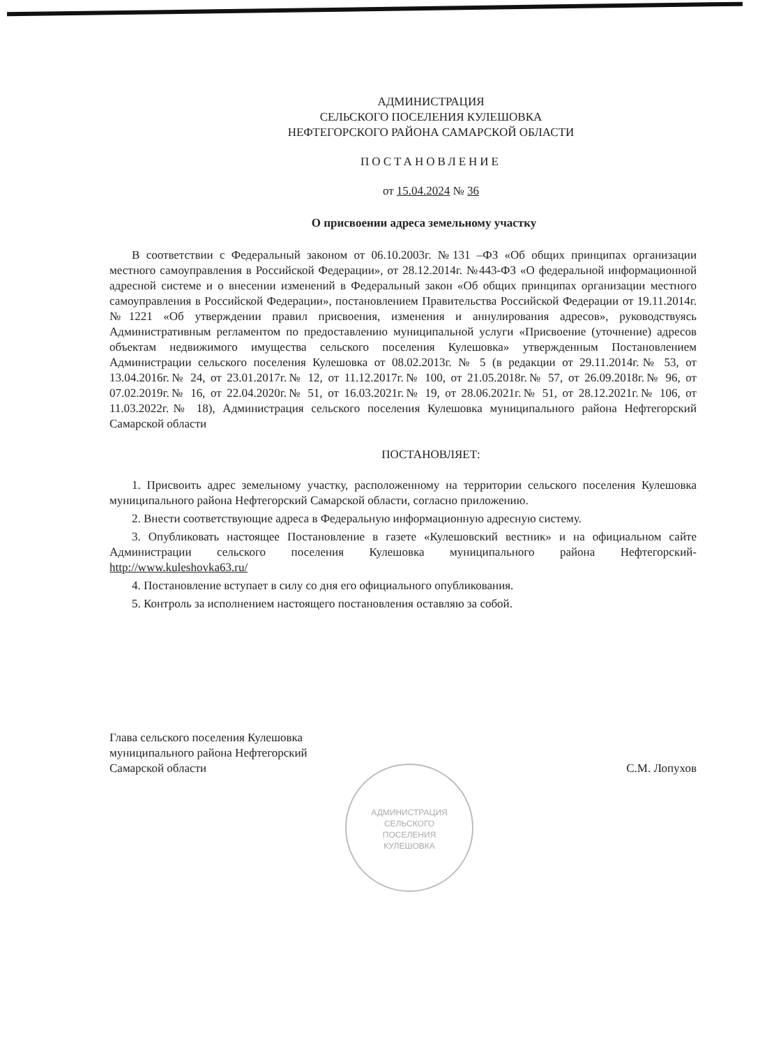АДМИНИСТРАЦИЯ
СЕЛЬСКОГО
ПОСЕЛЕНИЯ
КУЛЕШОВКА
АДМИНИСТРАЦИЯ
СЕЛЬСКОГО ПОСЕЛЕНИЯ КУЛЕШОВКА
НЕФТЕГОРСКОГО РАЙОНА САМАРСКОЙ ОБЛАСТИ
ПОСТАНОВЛЕНИЕ
от 15.04.2024 № 36
О присвоении адреса земельному участку
В соответствии с Федеральный законом от 06.10.2003г. №131 –ФЗ «Об общих принципах организации местного самоуправления в Российской Федерации», от 28.12.2014г. №443-ФЗ «О федеральной информационной адресной системе и о внесении изменений в Федеральный закон «Об общих принципах организации местного самоуправления в Российской Федерации», постановлением Правительства Российской Федерации от 19.11.2014г. №1221 «Об утверждении правил присвоения, изменения и аннулирования адресов», руководствуясь Административным регламентом по предоставлению муниципальной услуги «Присвоение (уточнение) адресов объектам недвижимого имущества сельского поселения Кулешовка» утвержденным Постановлением Администрации сельского поселения Кулешовка от 08.02.2013г. № 5 (в редакции от 29.11.2014г.№ 53, от 13.04.2016г.№ 24, от 23.01.2017г.№ 12, от 11.12.2017г.№ 100, от 21.05.2018г.№ 57, от 26.09.2018г.№ 96, от 07.02.2019г.№ 16, от 22.04.2020г.№ 51, от 16.03.2021г.№ 19, от 28.06.2021г.№ 51, от 28.12.2021г.№ 106, от 11.03.2022г.№ 18), Администрация сельского поселения Кулешовка муниципального района Нефтегорский Самарской области
ПОСТАНОВЛЯЕТ:
1. Присвоить адрес земельному участку, расположенному на территории сельского поселения Кулешовка муниципального района Нефтегорский Самарской области, согласно приложению.
2. Внести соответствующие адреса в Федеральную информационную адресную систему.
3. Опубликовать настоящее Постановление в газете «Кулешовский вестник» и на официальном сайте Администрации сельского поселения Кулешовка муниципального района Нефтегорский-http://www.kuleshovka63.ru/
4. Постановление вступает в силу со дня его официального опубликования.
5. Контроль за исполнением настоящего постановления оставляю за собой.
Глава сельского поселения Кулешовка
муниципального района Нефтегорский
Самарской области
С.М. Лопухов